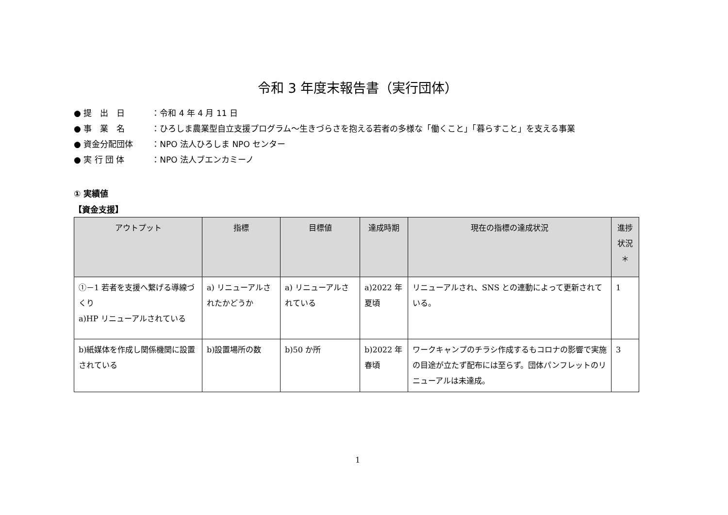令和 3 年度末報告書（実行団体）
● 提　出　日 ：令和 4 年 4 月 11 日
● 事　業　名 ：ひろしま農業型自立支援プログラム～生きづらさを抱える若者の多様な「働くこと」「暮らすこと」を支える事業
● 資金分配団体 ：NPO 法人ひろしま NPO センター
● 実 行 団 体 ：NPO 法人ブエンカミーノ
① 実績値
【資金支援】
| アウトプット | 指標 | 目標値 | 達成時期 | 現在の指標の達成状況 | 進捗状況＊ |
| --- | --- | --- | --- | --- | --- |
| ①－1 若者を支援へ繋げる導線づくり a)HP リニューアルされている | a) リニューアルされたかどうか | a) リニューアルされている | a)2022 年夏頃 | リニューアルされ、SNS との連動によって更新されている。 | 1 |
| b)紙媒体を作成し関係機関に設置されている | b)設置場所の数 | b)50 か所 | b)2022 年春頃 | ワークキャンプのチラシ作成するもコロナの影響で実施の目途が立たず配布には至らず。団体パンフレットのリニューアルは未達成。 | 3 |
1